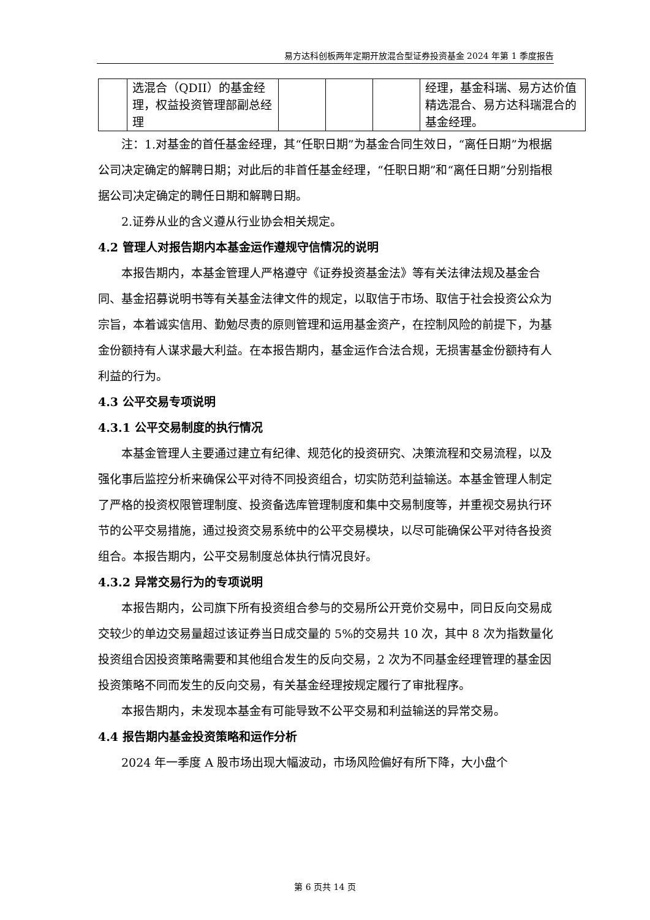易方达科创板两年定期开放混合型证券投资基金 2024 年第 1 季度报告
| | 选混合（QDII）的基金经理，权益投资管理部副总经理 | | | | 经理，基金科瑞、易方达价值精选混合、易方达科瑞混合的基金经理。 |
注：1.对基金的首任基金经理，其“任职日期”为基金合同生效日，“离任日期”为根据公司决定确定的解聘日期；对此后的非首任基金经理，“任职日期”和“离任日期”分别指根据公司决定确定的聘任日期和解聘日期。
2.证券从业的含义遵从行业协会相关规定。
4.2 管理人对报告期内本基金运作遵规守信情况的说明
本报告期内，本基金管理人严格遵守《证券投资基金法》等有关法律法规及基金合同、基金招募说明书等有关基金法律文件的规定，以取信于市场、取信于社会投资公众为宗旨，本着诚实信用、勤勉尽责的原则管理和运用基金资产，在控制风险的前提下，为基金份额持有人谋求最大利益。在本报告期内，基金运作合法合规，无损害基金份额持有人利益的行为。
4.3 公平交易专项说明
4.3.1 公平交易制度的执行情况
本基金管理人主要通过建立有纪律、规范化的投资研究、决策流程和交易流程，以及强化事后监控分析来确保公平对待不同投资组合，切实防范利益输送。本基金管理人制定了严格的投资权限管理制度、投资备选库管理制度和集中交易制度等，并重视交易执行环节的公平交易措施，通过投资交易系统中的公平交易模块，以尽可能确保公平对待各投资组合。本报告期内，公平交易制度总体执行情况良好。
4.3.2 异常交易行为的专项说明
本报告期内，公司旗下所有投资组合参与的交易所公开竞价交易中，同日反向交易成交较少的单边交易量超过该证券当日成交量的 5%的交易共 10 次，其中 8 次为指数量化投资组合因投资策略需要和其他组合发生的反向交易，2 次为不同基金经理管理的基金因投资策略不同而发生的反向交易，有关基金经理按规定履行了审批程序。
本报告期内，未发现本基金有可能导致不公平交易和利益输送的异常交易。
4.4 报告期内基金投资策略和运作分析
2024 年一季度 A 股市场出现大幅波动，市场风险偏好有所下降，大小盘个
第 6 页共 14 页